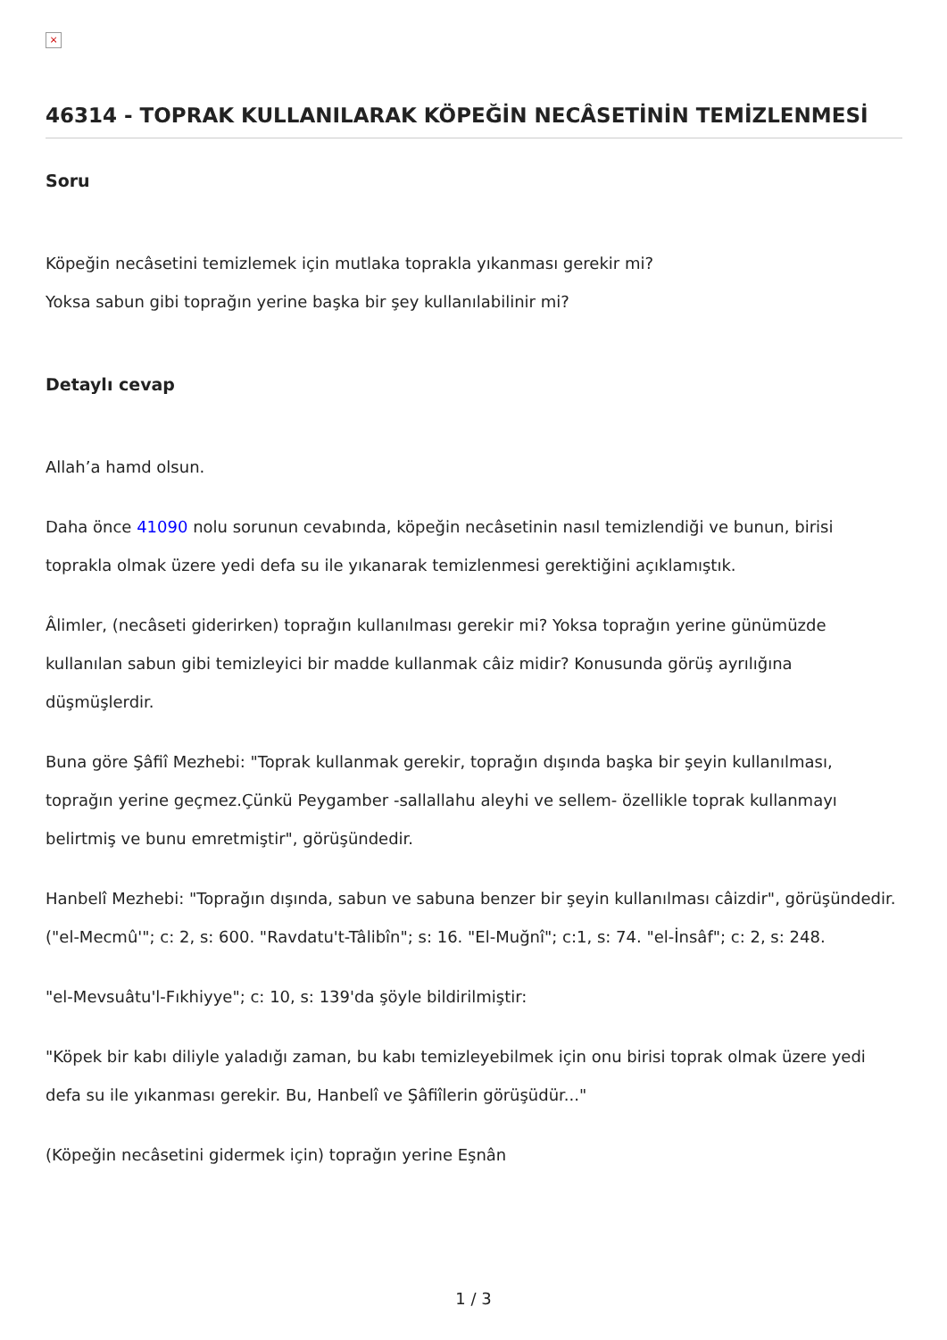×
46314 - TOPRAK KULLANILARAK KÖPEĞİN NECÂSETİNİN TEMİZLENMESİ
Soru
Köpeğin necâsetini temizlemek için mutlaka toprakla yıkanması gerekir mi?
Yoksa sabun gibi toprağın yerine başka bir şey kullanılabilinir mi?
Detaylı cevap
Allah’a hamd olsun.
Daha önce 41090 nolu sorunun cevabında, köpeğin necâsetinin nasıl temizlendiği ve bunun, birisi toprakla olmak üzere yedi defa su ile yıkanarak temizlenmesi gerektiğini açıklamıştık.
Âlimler, (necâseti giderirken) toprağın kullanılması gerekir mi? Yoksa toprağın yerine günümüzde kullanılan sabun gibi temizleyici bir madde kullanmak câiz midir? Konusunda görüş ayrılığına düşmüşlerdir.
Buna göre Şâfiî Mezhebi: "Toprak kullanmak gerekir, toprağın dışında başka bir şeyin kullanılması, toprağın yerine geçmez.Çünkü Peygamber -sallallahu aleyhi ve sellem- özellikle toprak kullanmayı belirtmiş ve bunu emretmiştir", görüşündedir.
Hanbelî Mezhebi: "Toprağın dışında, sabun ve sabuna benzer bir şeyin kullanılması câizdir", görüşündedir. ("el-Mecmû'"; c: 2, s: 600. "Ravdatu't-Tâlibîn"; s: 16. "El-Muğnî"; c:1, s: 74. "el-İnsâf"; c: 2, s: 248.
"el-Mevsuâtu'l-Fıkhiyye"; c: 10, s: 139'da şöyle bildirilmiştir:
"Köpek bir kabı diliyle yaladığı zaman, bu kabı temizleyebilmek için onu birisi toprak olmak üzere yedi defa su ile yıkanması gerekir. Bu, Hanbelî ve Şâfiîlerin görüşüdür..."
(Köpeğin necâsetini gidermek için) toprağın yerine Eşnân
1 / 3